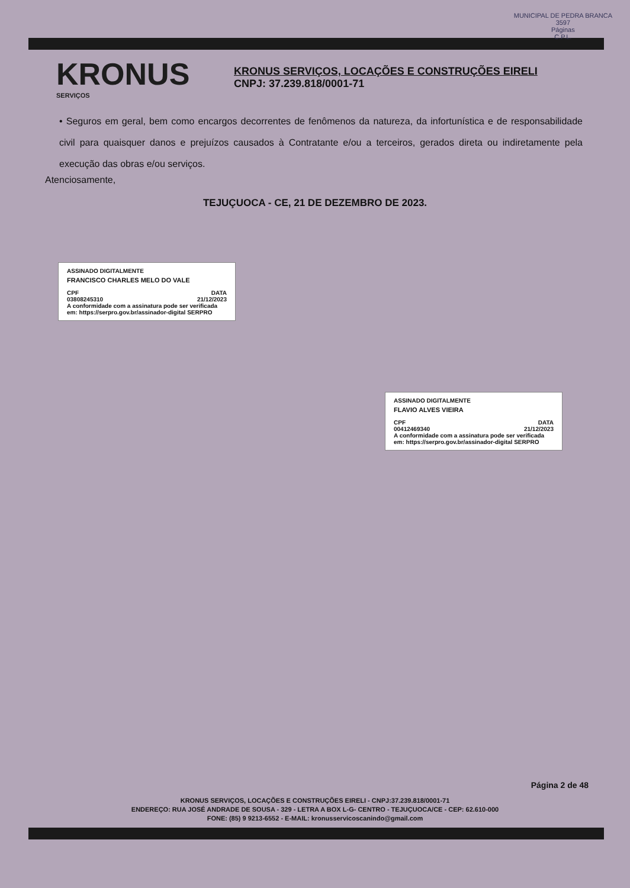MUNICIPAL DE PEDRA BRANCA
3597
Páginas
C.P.L.
KRONUS
SERVIÇOS
KRONUS SERVIÇOS, LOCAÇÕES E CONSTRUÇÕES EIRELI
CNPJ: 37.239.818/0001-71
• Seguros em geral, bem como encargos decorrentes de fenômenos da natureza, da infortunística e de responsabilidade civil para quaisquer danos e prejuízos causados à Contratante e/ou a terceiros, gerados direta ou indiretamente pela execução das obras e/ou serviços.
Atenciosamente,
TEJUÇUOCA - CE, 21 DE DEZEMBRO DE 2023.
ASSINADO DIGITALMENTE
FRANCISCO CHARLES MELO DO VALE
CPF DATA
03808245310 21/12/2023
A conformidade com a assinatura pode ser verificada em: https://serpro.gov.br/assinador-digital SERPRO
ASSINADO DIGITALMENTE
FLAVIO ALVES VIEIRA
CPF DATA
00412469340 21/12/2023
A conformidade com a assinatura pode ser verificada em: https://serpro.gov.br/assinador-digital SERPRO
Página 2 de 48
KRONUS SERVIÇOS, LOCAÇÕES E CONSTRUÇÕES EIRELI - CNPJ:37.239.818/0001-71
ENDEREÇO: RUA JOSÉ ANDRADE DE SOUSA - 329 - LETRA A BOX L-G- CENTRO - TEJUÇUOCA/CE - CEP: 62.610-000
FONE: (85) 9 9213-6552 - E-MAIL: kronusservicoscanindo@gmail.com